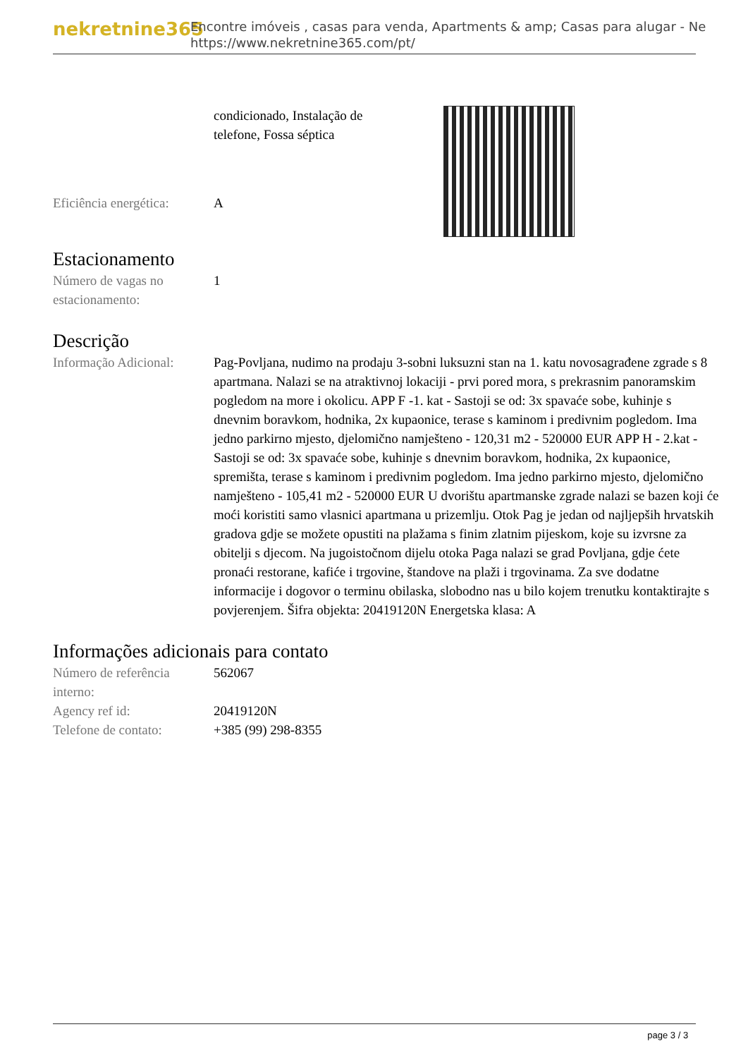nekretnine365
Encontre imóveis , casas para venda, Apartments & amp; Casas para alugar - Ne
https://www.nekretnine365.com/pt/
| | condicionado, Instalação de telefone, Fossa séptica |
| Eficiência energética: | A |
Estacionamento
| Número de vagas no estacionamento: | 1 |
Descrição
| Informação Adicional: | Pag-Povljana, nudimo na prodaju 3-sobni luksuzni stan na 1. katu novosagrađene zgrade s 8 apartmana. Nalazi se na atraktivnoj lokaciji - prvi pored mora, s prekrasnim panoramskim pogledom na more i okolicu. APP F -1. kat - Sastoji se od: 3x spavaće sobe, kuhinje s dnevnim boravkom, hodnika, 2x kupaonice, terase s kaminom i predivnim pogledom. Ima jedno parkirno mjesto, djelomično namješteno - 120,31 m2 - 520000 EUR APP H - 2.kat - Sastoji se od: 3x spavaće sobe, kuhinje s dnevnim boravkom, hodnika, 2x kupaonice, spremišta, terase s kaminom i predivnim pogledom. Ima jedno parkirno mjesto, djelomično namješteno - 105,41 m2 - 520000 EUR U dvorištu apartmanske zgrade nalazi se bazen koji će moći koristiti samo vlasnici apartmana u prizemlju. Otok Pag je jedan od najljepših hrvatskih gradova gdje se možete opustiti na plažama s finim zlatnim pijeskom, koje su izvrsne za obitelji s djecom. Na jugoistočnom dijelu otoka Paga nalazi se grad Povljana, gdje ćete pronaći restorane, kafiće i trgovine, štandove na plaži i trgovinama. Za sve dodatne informacije i dogovor o terminu obilaska, slobodno nas u bilo kojem trenutku kontaktirajte s povjerenjem. Šifra objekta: 20419120N Energetska klasa: A |
Informações adicionais para contato
| Número de referência interno: | 562067 |
| Agency ref id: | 20419120N |
| Telefone de contato: | +385 (99) 298-8355 |
page 3 / 3